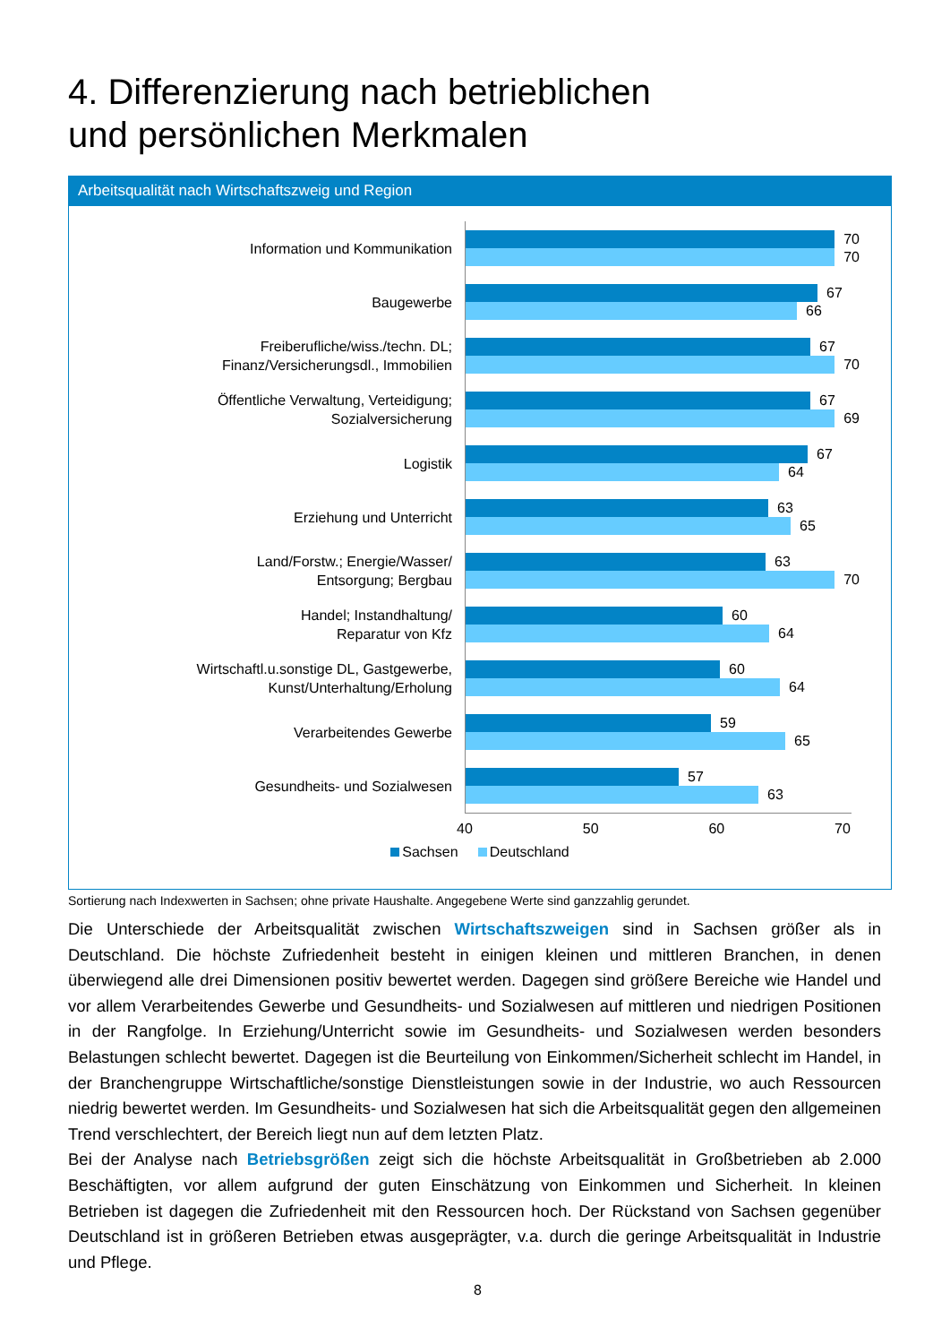4. Differenzierung nach betrieblichen
und persönlichen Merkmalen
Arbeitsqualität nach Wirtschaftszweig und Region
Information und Kommunikation
70
70
Baugewerbe
67
66
Freiberufliche/wiss./techn. DL;
Finanz/Versicherungsdl., Immobilien
67
70
Öffentliche Verwaltung, Verteidigung;
Sozialversicherung
67
69
Logistik
67
64
Erziehung und Unterricht
63
65
Land/Forstw.; Energie/Wasser/
Entsorgung; Bergbau
63
70
Handel; Instandhaltung/
Reparatur von Kfz
60
64
Wirtschaftl.u.sonstige DL, Gastgewerbe,
Kunst/Unterhaltung/Erholung
60
64
Verarbeitendes Gewerbe
59
65
Gesundheits- und Sozialwesen
57
63
40 50 60 70
Sachsen Deutschland
Sortierung nach Indexwerten in Sachsen; ohne private Haushalte. Angegebene Werte sind ganzzahlig gerundet.
Die Unterschiede der Arbeitsqualität zwischen Wirtschaftszweigen sind in Sachsen größer als in Deutschland. Die höchste Zufriedenheit besteht in einigen kleinen und mittleren Branchen, in denen überwiegend alle drei Dimensionen positiv bewertet werden. Dagegen sind größere Bereiche wie Handel und vor allem Verarbeitendes Gewerbe und Gesundheits- und Sozialwesen auf mittleren und niedrigen Positionen in der Rangfolge. In Erziehung/Unterricht sowie im Gesundheits- und Sozialwesen werden besonders Belastungen schlecht bewertet. Dagegen ist die Beurteilung von Einkommen/Sicherheit schlecht im Handel, in der Branchengruppe Wirtschaftliche/sonstige Dienstleistungen sowie in der Industrie, wo auch Ressourcen niedrig bewertet werden. Im Gesundheits- und Sozialwesen hat sich die Arbeitsqualität gegen den allgemeinen Trend verschlechtert, der Bereich liegt nun auf dem letzten Platz.
Bei der Analyse nach Betriebsgrößen zeigt sich die höchste Arbeitsqualität in Großbetrieben ab 2.000 Beschäftigten, vor allem aufgrund der guten Einschätzung von Einkommen und Sicherheit. In kleinen Betrieben ist dagegen die Zufriedenheit mit den Ressourcen hoch. Der Rückstand von Sachsen gegenüber Deutschland ist in größeren Betrieben etwas ausgeprägter, v.a. durch die geringe Arbeitsqualität in Industrie und Pflege.
8